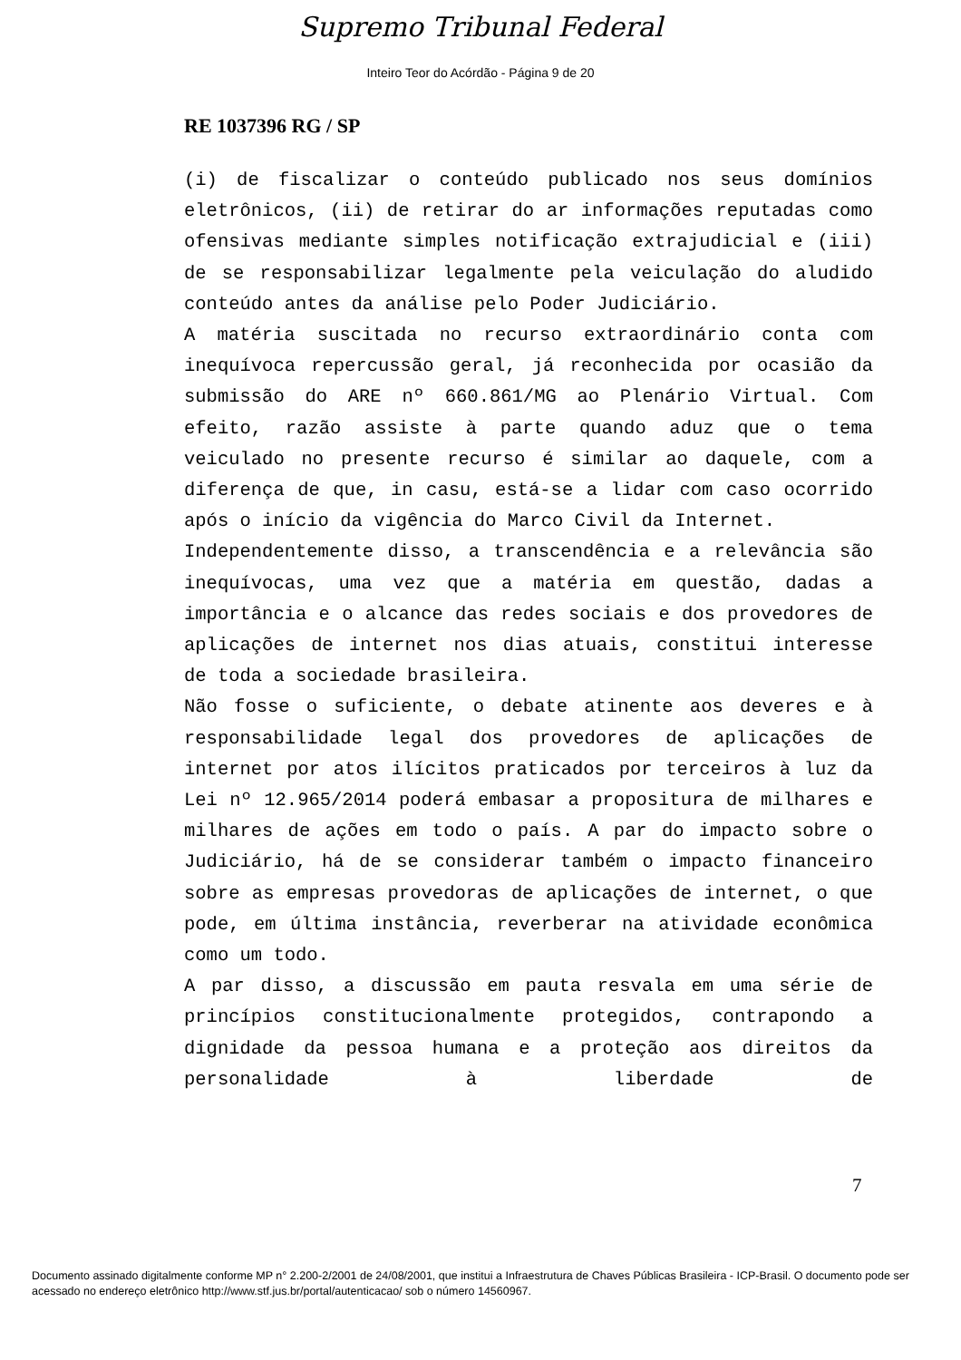Supremo Tribunal Federal
Inteiro Teor do Acórdão - Página 9 de 20
RE 1037396 RG / SP
(i) de fiscalizar o conteúdo publicado nos seus domínios eletrônicos, (ii) de retirar do ar informações reputadas como ofensivas mediante simples notificação extrajudicial e (iii) de se responsabilizar legalmente pela veiculação do aludido conteúdo antes da análise pelo Poder Judiciário.
A matéria suscitada no recurso extraordinário conta com inequívoca repercussão geral, já reconhecida por ocasião da submissão do ARE nº 660.861/MG ao Plenário Virtual. Com efeito, razão assiste à parte quando aduz que o tema veiculado no presente recurso é similar ao daquele, com a diferença de que, in casu, está-se a lidar com caso ocorrido após o início da vigência do Marco Civil da Internet.
Independentemente disso, a transcendência e a relevância são inequívocas, uma vez que a matéria em questão, dadas a importância e o alcance das redes sociais e dos provedores de aplicações de internet nos dias atuais, constitui interesse de toda a sociedade brasileira.
Não fosse o suficiente, o debate atinente aos deveres e à responsabilidade legal dos provedores de aplicações de internet por atos ilícitos praticados por terceiros à luz da Lei nº 12.965/2014 poderá embasar a propositura de milhares e milhares de ações em todo o país. A par do impacto sobre o Judiciário, há de se considerar também o impacto financeiro sobre as empresas provedoras de aplicações de internet, o que pode, em última instância, reverberar na atividade econômica como um todo.
A par disso, a discussão em pauta resvala em uma série de princípios constitucionalmente protegidos, contrapondo a dignidade da pessoa humana e a proteção aos direitos da personalidade à liberdade de
7
Documento assinado digitalmente conforme MP n° 2.200-2/2001 de 24/08/2001, que institui a Infraestrutura de Chaves Públicas Brasileira - ICP-Brasil. O documento pode ser acessado no endereço eletrônico http://www.stf.jus.br/portal/autenticacao/ sob o número 14560967.